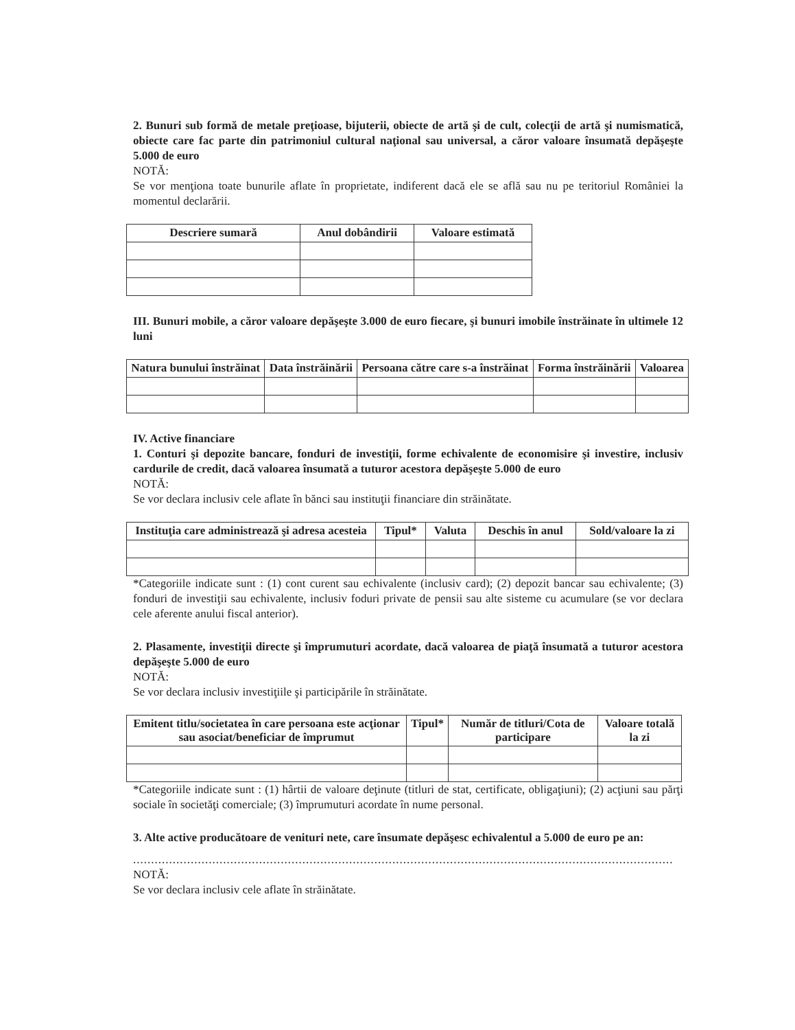2. Bunuri sub formă de metale preţioase, bijuterii, obiecte de artă şi de cult, colecţii de artă şi numismatică, obiecte care fac parte din patrimoniul cultural naţional sau universal, a căror valoare însumată depăşeşte 5.000 de euro
NOTĂ:
Se vor menţiona toate bunurile aflate în proprietate, indiferent dacă ele se află sau nu pe teritoriul României la momentul declarării.
| Descriere sumară | Anul dobândirii | Valoare estimată |
| --- | --- | --- |
III. Bunuri mobile, a căror valoare depăşeşte 3.000 de euro fiecare, şi bunuri imobile înstrăinate în ultimele 12 luni
| Natura bunului înstrăinat | Data înstrăinării | Persoana către care s-a înstrăinat | Forma înstrăinării | Valoarea |
| --- | --- | --- | --- | --- |
IV. Active financiare
1. Conturi şi depozite bancare, fonduri de investiţii, forme echivalente de economisire şi investire, inclusiv cardurile de credit, dacă valoarea însumată a tuturor acestora depăşeşte 5.000 de euro
NOTĂ:
Se vor declara inclusiv cele aflate în bănci sau instituţii financiare din străinătate.
| Instituţia care administrează şi adresa acesteia | Tipul* | Valuta | Deschis în anul | Sold/valoare la zi |
| --- | --- | --- | --- | --- |
*Categoriile indicate sunt : (1) cont curent sau echivalente (inclusiv card); (2) depozit bancar sau echivalente; (3) fonduri de investiţii sau echivalente, inclusiv foduri private de pensii sau alte sisteme cu acumulare (se vor declara cele aferente anului fiscal anterior).
2. Plasamente, investiţii directe şi împrumuturi acordate, dacă valoarea de piaţă însumată a tuturor acestora depăşeşte 5.000 de euro
NOTĂ:
Se vor declara inclusiv investiţiile şi participările în străinătate.
| Emitent titlu/societatea în care persoana este acţionar sau asociat/beneficiar de împrumut | Tipul* | Număr de titluri/Cota de participare | Valoare totală la zi |
| --- | --- | --- | --- |
*Categoriile indicate sunt : (1) hârtii de valoare deţinute (titluri de stat, certificate, obligaţiuni); (2) acţiuni sau părţi sociale în societăţi comerciale; (3) împrumuturi acordate în nume personal.
3. Alte active producătoare de venituri nete, care însumate depăşesc echivalentul a 5.000 de euro pe an:
......................................................................................................................................................
NOTĂ:
Se vor declara inclusiv cele aflate în străinătate.